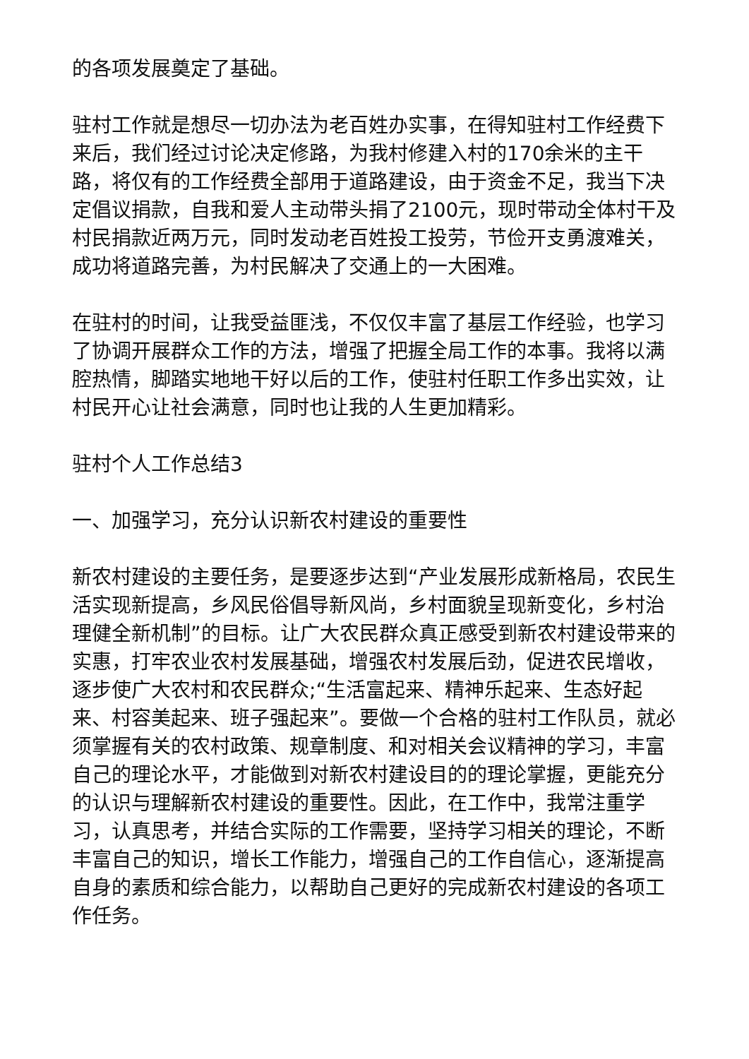的各项发展奠定了基础。
驻村工作就是想尽一切办法为老百姓办实事，在得知驻村工作经费下来后，我们经过讨论决定修路，为我村修建入村的170余米的主干路，将仅有的工作经费全部用于道路建设，由于资金不足，我当下决定倡议捐款，自我和爱人主动带头捐了2100元，现时带动全体村干及村民捐款近两万元，同时发动老百姓投工投劳，节俭开支勇渡难关，成功将道路完善，为村民解决了交通上的一大困难。
在驻村的时间，让我受益匪浅，不仅仅丰富了基层工作经验，也学习了协调开展群众工作的方法，增强了把握全局工作的本事。我将以满腔热情，脚踏实地地干好以后的工作，使驻村任职工作多出实效，让村民开心让社会满意，同时也让我的人生更加精彩。
驻村个人工作总结3
一、加强学习，充分认识新农村建设的重要性
新农村建设的主要任务，是要逐步达到“产业发展形成新格局，农民生活实现新提高，乡风民俗倡导新风尚，乡村面貌呈现新变化，乡村治理健全新机制”的目标。让广大农民群众真正感受到新农村建设带来的实惠，打牢农业农村发展基础，增强农村发展后劲，促进农民增收，逐步使广大农村和农民群众;“生活富起来、精神乐起来、生态好起来、村容美起来、班子强起来”。要做一个合格的驻村工作队员，就必须掌握有关的农村政策、规章制度、和对相关会议精神的学习，丰富自己的理论水平，才能做到对新农村建设目的的理论掌握，更能充分的认识与理解新农村建设的重要性。因此，在工作中，我常注重学习，认真思考，并结合实际的工作需要，坚持学习相关的理论，不断丰富自己的知识，增长工作能力，增强自己的工作自信心，逐渐提高自身的素质和综合能力，以帮助自己更好的完成新农村建设的各项工作任务。